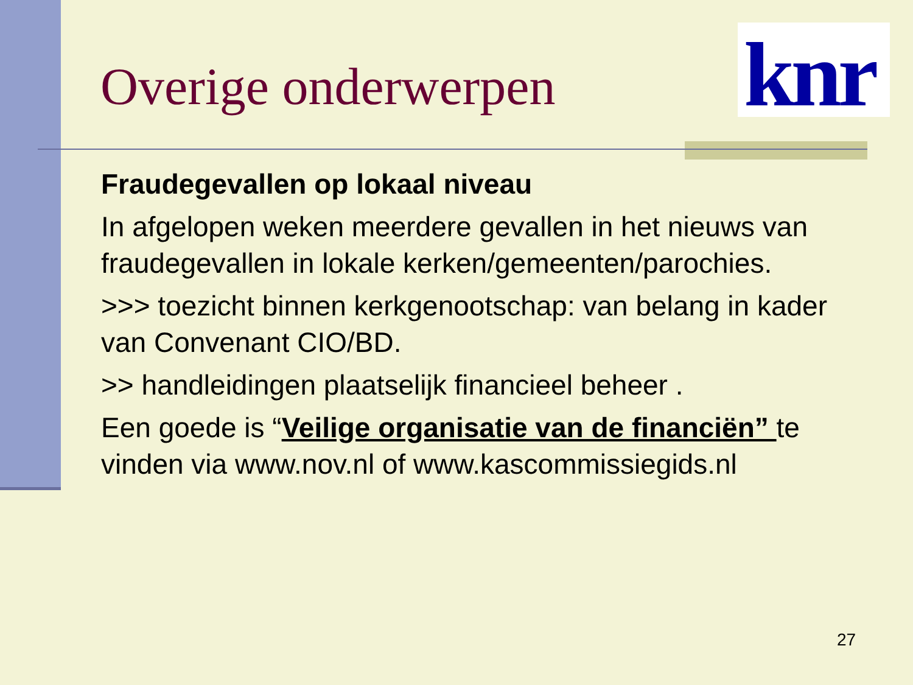Overige onderwerpen
knr
Fraudegevallen op lokaal niveau
In afgelopen weken meerdere gevallen in het nieuws van fraudegevallen in lokale kerken/gemeenten/parochies.
>>> toezicht binnen kerkgenootschap: van belang in kader van Convenant CIO/BD.
>> handleidingen plaatselijk financieel beheer .
Een goede is “Veilige organisatie van de financiën” te vinden via www.nov.nl of www.kascommissiegids.nl
27